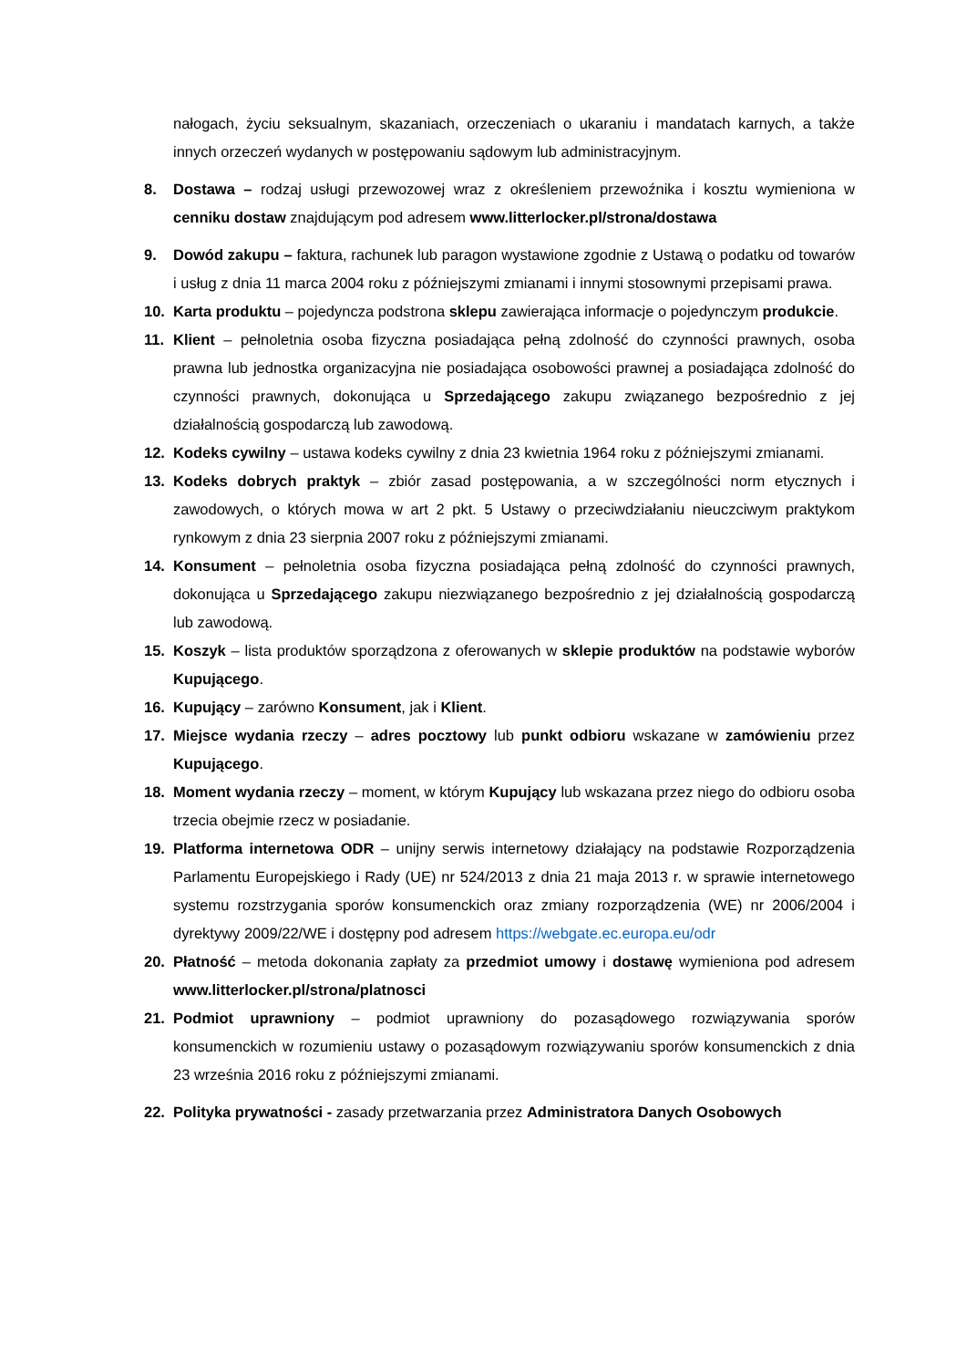nałogach, życiu seksualnym, skazaniach, orzeczeniach o ukaraniu i mandatach karnych, a także innych orzeczeń wydanych w postępowaniu sądowym lub administracyjnym.
8. Dostawa – rodzaj usługi przewozowej wraz z określeniem przewoźnika i kosztu wymieniona w cenniku dostaw znajdującym pod adresem www.litterlocker.pl/strona/dostawa
9. Dowód zakupu – faktura, rachunek lub paragon wystawione zgodnie z Ustawą o podatku od towarów i usług z dnia 11 marca 2004 roku z późniejszymi zmianami i innymi stosownymi przepisami prawa.
10. Karta produktu – pojedyncza podstrona sklepu zawierająca informacje o pojedynczym produkcie.
11. Klient – pełnoletnia osoba fizyczna posiadająca pełną zdolność do czynności prawnych, osoba prawna lub jednostka organizacyjna nie posiadająca osobowości prawnej a posiadająca zdolność do czynności prawnych, dokonująca u Sprzedającego zakupu związanego bezpośrednio z jej działalnością gospodarczą lub zawodową.
12. Kodeks cywilny – ustawa kodeks cywilny z dnia 23 kwietnia 1964 roku z późniejszymi zmianami.
13. Kodeks dobrych praktyk – zbiór zasad postępowania, a w szczególności norm etycznych i zawodowych, o których mowa w art 2 pkt. 5 Ustawy o przeciwdziałaniu nieuczciwym praktykom rynkowym z dnia 23 sierpnia 2007 roku z późniejszymi zmianami.
14. Konsument – pełnoletnia osoba fizyczna posiadająca pełną zdolność do czynności prawnych, dokonująca u Sprzedającego zakupu niezwiązanego bezpośrednio z jej działalnością gospodarczą lub zawodową.
15. Koszyk – lista produktów sporządzona z oferowanych w sklepie produktów na podstawie wyborów Kupującego.
16. Kupujący – zarówno Konsument, jak i Klient.
17. Miejsce wydania rzeczy – adres pocztowy lub punkt odbioru wskazane w zamówieniu przez Kupującego.
18. Moment wydania rzeczy – moment, w którym Kupujący lub wskazana przez niego do odbioru osoba trzecia obejmie rzecz w posiadanie.
19. Platforma internetowa ODR – unijny serwis internetowy działający na podstawie Rozporządzenia Parlamentu Europejskiego i Rady (UE) nr 524/2013 z dnia 21 maja 2013 r. w sprawie internetowego systemu rozstrzygania sporów konsumenckich oraz zmiany rozporządzenia (WE) nr 2006/2004 i dyrektywy 2009/22/WE i dostępny pod adresem https://webgate.ec.europa.eu/odr
20. Płatność – metoda dokonania zapłaty za przedmiot umowy i dostawę wymieniona pod adresem www.litterlocker.pl/strona/platnosci
21. Podmiot uprawniony – podmiot uprawniony do pozasądowego rozwiązywania sporów konsumenckich w rozumieniu ustawy o pozasądowym rozwiązywaniu sporów konsumenckich z dnia 23 września 2016 roku z późniejszymi zmianami.
22. Polityka prywatności - zasady przetwarzania przez Administratora Danych Osobowych